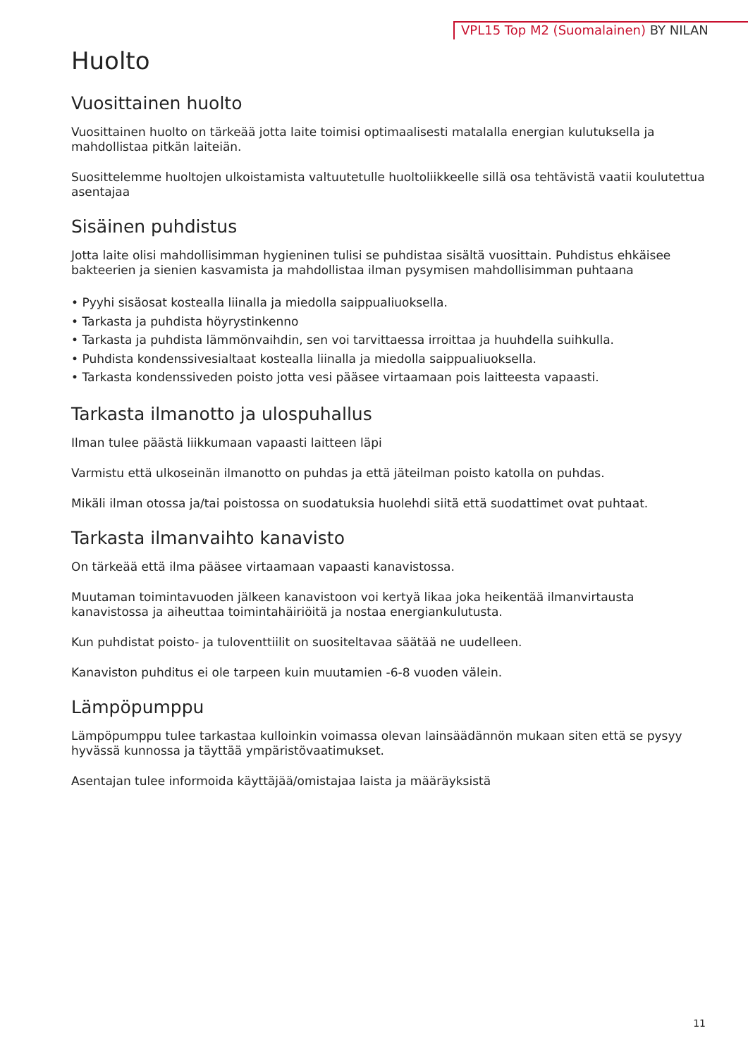VPL15 Top M2 (Suomalainen) BY NILAN
Huolto
Vuosittainen huolto
Vuosittainen huolto on tärkeää jotta laite toimisi optimaalisesti matalalla energian kulutuksella ja mahdollistaa pitkän laiteiän.
Suosittelemme huoltojen ulkoistamista valtuutetulle huoltoliikkeelle sillä osa tehtävistä vaatii koulutettua asentajaa
Sisäinen puhdistus
Jotta laite olisi mahdollisimman hygieninen tulisi se puhdistaa sisältä vuosittain. Puhdistus ehkäisee bakteerien ja sienien kasvamista ja mahdollistaa ilman pysymisen mahdollisimman puhtaana
• Pyyhi sisäosat kostealla liinalla ja miedolla saippualiuoksella.
• Tarkasta ja puhdista höyrystinkenno
• Tarkasta ja puhdista lämmönvaihdin, sen voi tarvittaessa irroittaa ja huuhdella suihkulla.
• Puhdista kondenssivesialtaat kostealla liinalla ja miedolla saippualiuoksella.
• Tarkasta kondenssiveden poisto jotta vesi pääsee virtaamaan pois laitteesta vapaasti.
Tarkasta ilmanotto ja ulospuhallus
Ilman tulee päästä liikkumaan vapaasti laitteen läpi
Varmistu että ulkoseinän ilmanotto on puhdas ja että jäteilman poisto katolla on puhdas.
Mikäli ilman otossa ja/tai poistossa on suodatuksia huolehdi siitä että suodattimet ovat puhtaat.
Tarkasta ilmanvaihto kanavisto
On tärkeää että ilma pääsee virtaamaan vapaasti kanavistossa.
Muutaman toimintavuoden jälkeen kanavistoon voi kertyä likaa joka heikentää ilmanvirtausta kanavistossa ja aiheuttaa toimintahäiriöitä ja nostaa energiankulutusta.
Kun puhdistat poisto- ja tuloventtiilit on suositeltavaa säätää ne uudelleen.
Kanaviston puhditus ei ole tarpeen kuin muutamien -6-8 vuoden välein.
Lämpöpumppu
Lämpöpumppu tulee tarkastaa kulloinkin voimassa olevan lainsäädännön mukaan siten että se pysyy hyvässä kunnossa ja täyttää ympäristövaatimukset.
Asentajan tulee informoida käyttäjää/omistajaa laista ja määräyksistä
11